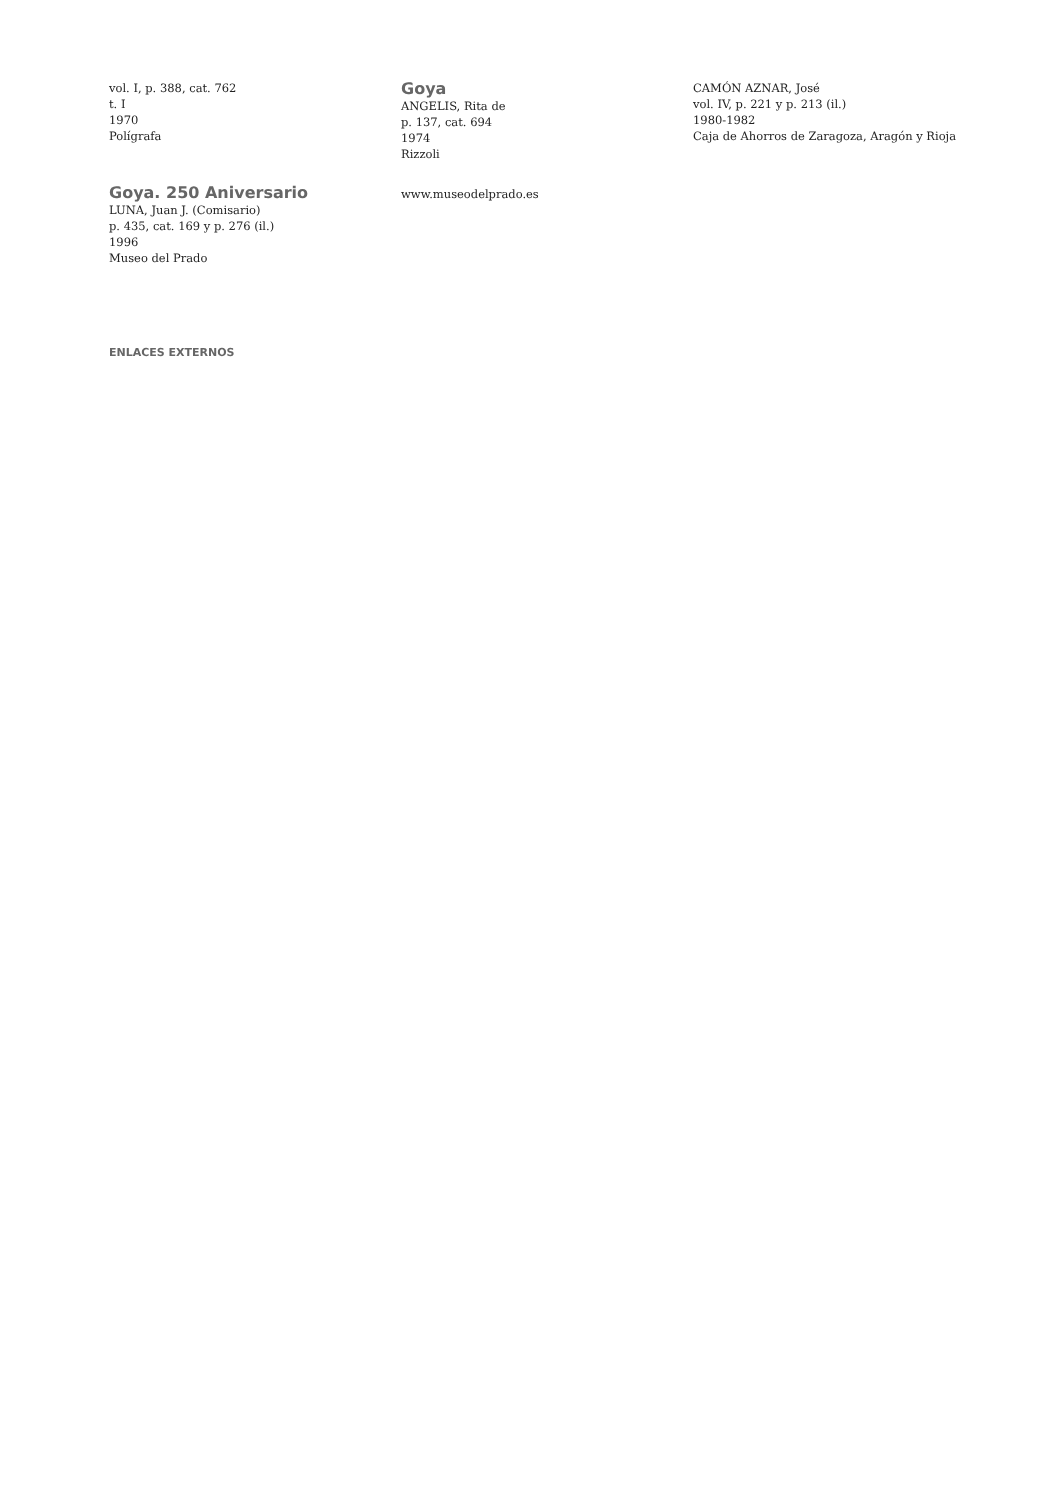vol. I, p. 388, cat. 762
t. I
1970
Polígrafa
Goya
ANGELIS, Rita de
p. 137, cat. 694
1974
Rizzoli
CAMÓN AZNAR, José
vol. IV, p. 221 y p. 213 (il.)
1980-1982
Caja de Ahorros de Zaragoza, Aragón y Rioja
Goya. 250 Aniversario
LUNA, Juan J. (Comisario)
p. 435, cat. 169 y p. 276 (il.)
1996
Museo del Prado
www.museodelprado.es
ENLACES EXTERNOS